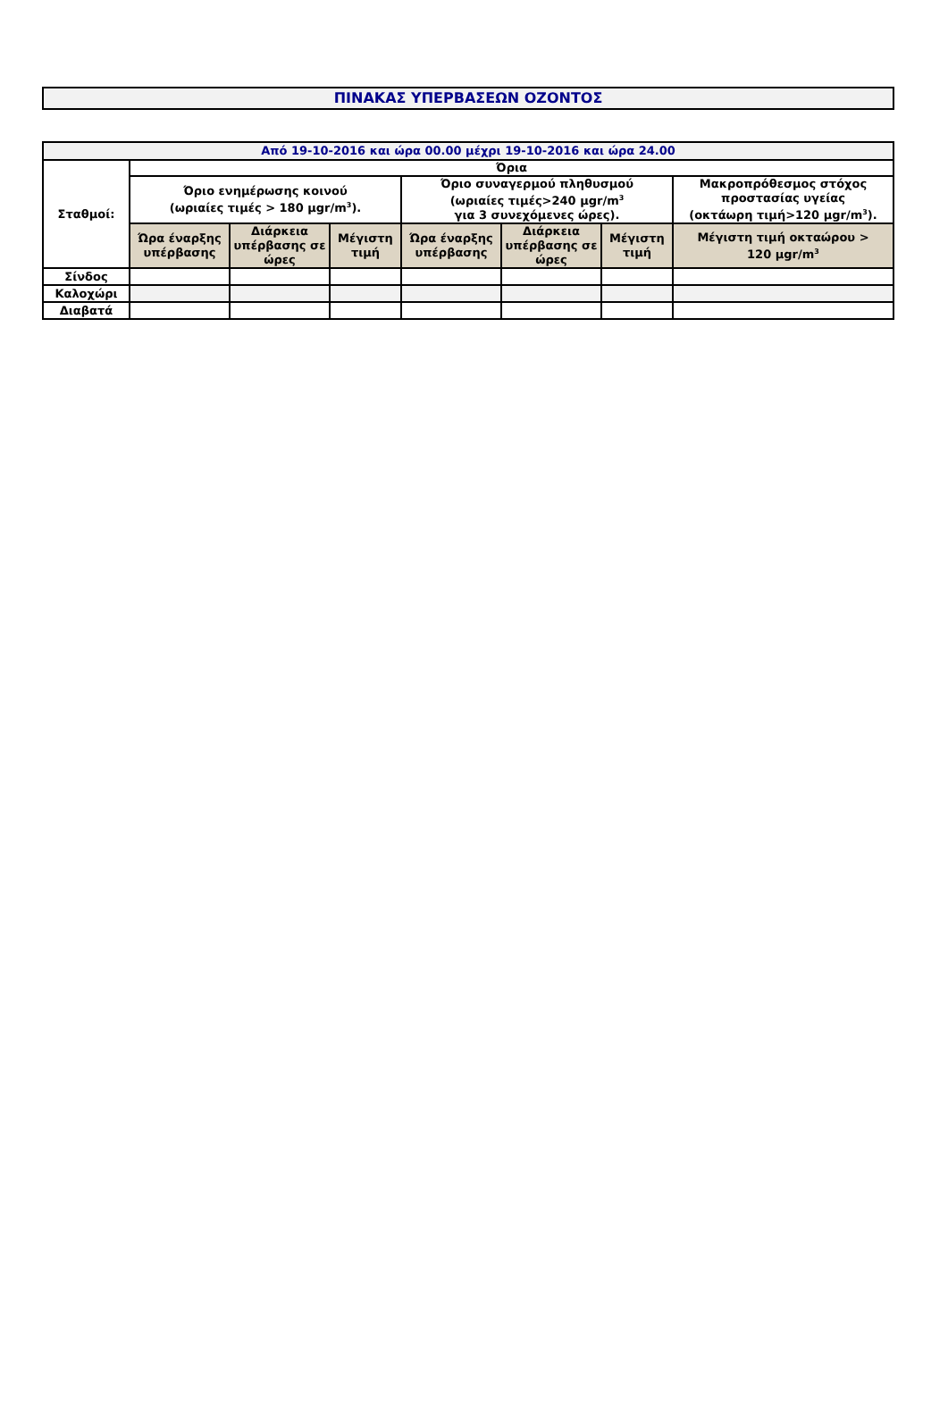ΠΙΝΑΚΑΣ ΥΠΕΡΒΑΣΕΩΝ ΟΖΟΝΤΟΣ
| Από 19-10-2016 και ώρα 00.00 μέχρι 19-10-2016 και ώρα 24.00 | | | | | | | |
| --- | --- | --- | --- | --- | --- | --- | --- |
| Σταθμοί: | Όρια | | | | | | |
| | Όριο ενημέρωσης κοινού (ωριαίες τιμές > 180 μgr/m<sup>3</sup>). | | | Όριο συναγερμού πληθυσμού (ωριαίες τιμές>240 μgr/m<sup>3</sup> για 3 συνεχόμενες ώρες). | | | Μακροπρόθεσμος στόχος προστασίας υγείας (οκτάωρη τιμή>120 μgr/m<sup>3</sup>). |
| | Ώρα έναρξης υπέρβασης | Διάρκεια υπέρβασης σε ώρες | Μέγιστη τιμή | Ώρα έναρξης υπέρβασης | Διάρκεια υπέρβασης σε ώρες | Μέγιστη τιμή | Μέγιστη τιμή οκταώρου > 120 μgr/m<sup>3</sup> |
| Σίνδος | | | | | | | |
| Καλοχώρι | | | | | | | |
| Διαβατά | | | | | | | |